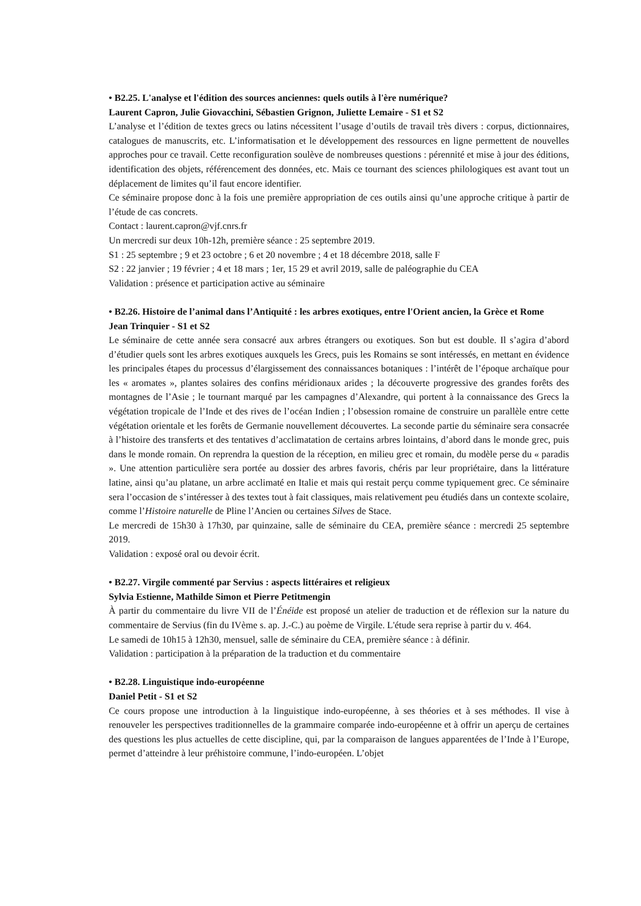• B2.25. L'analyse et l'édition des sources anciennes: quels outils à l'ère numérique?
Laurent Capron, Julie Giovacchini, Sébastien Grignon, Juliette Lemaire - S1 et S2
L’analyse et l’édition de textes grecs ou latins nécessitent l’usage d’outils de travail très divers : corpus, dictionnaires, catalogues de manuscrits, etc. L’informatisation et le développement des ressources en ligne permettent de nouvelles approches pour ce travail. Cette reconfiguration soulève de nombreuses questions : pérennité et mise à jour des éditions, identification des objets, référencement des données, etc. Mais ce tournant des sciences philologiques est avant tout un déplacement de limites qu’il faut encore identifier.
Ce séminaire propose donc à la fois une première appropriation de ces outils ainsi qu’une approche critique à partir de l’étude de cas concrets.
Contact : laurent.capron@vjf.cnrs.fr
Un mercredi sur deux 10h-12h, première séance : 25 septembre 2019.
S1 : 25 septembre ; 9 et 23 octobre ; 6 et 20 novembre ; 4 et 18 décembre 2018, salle F
S2 : 22 janvier ; 19 février ; 4 et 18 mars ; 1er, 15 29 et avril 2019, salle de paléographie du CEA
Validation : présence et participation active au séminaire
• B2.26. Histoire de l’animal dans l’Antiquité : les arbres exotiques, entre l'Orient ancien, la Grèce et Rome
Jean Trinquier - S1 et S2
Le séminaire de cette année sera consacré aux arbres étrangers ou exotiques. Son but est double. Il s’agira d’abord d’étudier quels sont les arbres exotiques auxquels les Grecs, puis les Romains se sont intéressés, en mettant en évidence les principales étapes du processus d’élargissement des connaissances botaniques : l’intérêt de l’époque archaïque pour les « aromates », plantes solaires des confins méridionaux arides ; la découverte progressive des grandes forêts des montagnes de l’Asie ; le tournant marqué par les campagnes d’Alexandre, qui portent à la connaissance des Grecs la végétation tropicale de l’Inde et des rives de l’océan Indien ; l’obsession romaine de construire un parallèle entre cette végétation orientale et les forêts de Germanie nouvellement découvertes. La seconde partie du séminaire sera consacrée à l’histoire des transferts et des tentatives d’acclimatation de certains arbres lointains, d’abord dans le monde grec, puis dans le monde romain. On reprendra la question de la réception, en milieu grec et romain, du modèle perse du « paradis ». Une attention particulière sera portée au dossier des arbres favoris, chéris par leur propriétaire, dans la littérature latine, ainsi qu’au platane, un arbre acclimaté en Italie et mais qui restait perçu comme typiquement grec. Ce séminaire sera l’occasion de s’intéresser à des textes tout à fait classiques, mais relativement peu étudiés dans un contexte scolaire, comme l’Histoire naturelle de Pline l’Ancien ou certaines Silves de Stace.
Le mercredi de 15h30 à 17h30, par quinzaine, salle de séminaire du CEA, première séance : mercredi 25 septembre 2019.
Validation : exposé oral ou devoir écrit.
• B2.27. Virgile commenté par Servius : aspects littéraires et religieux
Sylvia Estienne, Mathilde Simon et Pierre Petitmengin
À partir du commentaire du livre VII de l’Énéide est proposé un atelier de traduction et de réflexion sur la nature du commentaire de Servius (fin du IVème s. ap. J.-C.) au poème de Virgile. L'étude sera reprise à partir du v. 464.
Le samedi de 10h15 à 12h30, mensuel, salle de séminaire du CEA, première séance : à définir.
Validation : participation à la préparation de la traduction et du commentaire
• B2.28. Linguistique indo-européenne
Daniel Petit - S1 et S2
Ce cours propose une introduction à la linguistique indo-européenne, à ses théories et à ses méthodes. Il vise à renouveler les perspectives traditionnelles de la grammaire comparée indo-européenne et à offrir un aperçu de certaines des questions les plus actuelles de cette discipline, qui, par la comparaison de langues apparentées de l’Inde à l’Europe, permet d’atteindre à leur préhistoire commune, l’indo-européen. L’objet